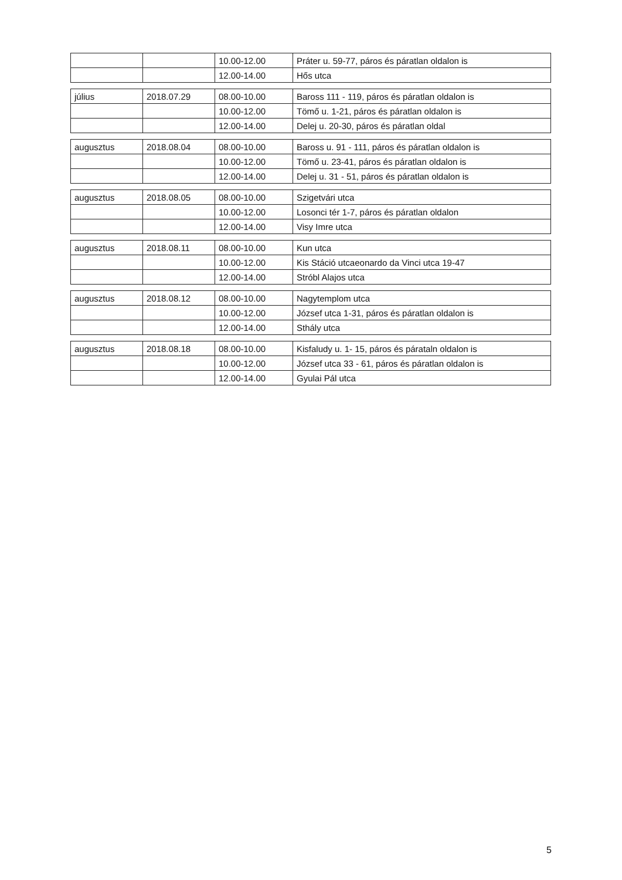| | | 10.00-12.00 | Práter u. 59-77, páros és páratlan oldalon is |
| | | 12.00-14.00 | Hős utca |
| július | 2018.07.29 | 08.00-10.00 | Baross 111 - 119, páros és páratlan oldalon is |
| | | 10.00-12.00 | Tömő u. 1-21, páros és páratlan oldalon is |
| | | 12.00-14.00 | Delej u. 20-30, páros és páratlan oldal |
| augusztus | 2018.08.04 | 08.00-10.00 | Baross u. 91 - 111, páros és páratlan oldalon is |
| | | 10.00-12.00 | Tömő u. 23-41, páros és páratlan oldalon is |
| | | 12.00-14.00 | Delej u. 31 - 51, páros és páratlan oldalon is |
| augusztus | 2018.08.05 | 08.00-10.00 | Szigetvári utca |
| | | 10.00-12.00 | Losonci tér 1-7, páros és páratlan oldalon |
| | | 12.00-14.00 | Visy Imre utca |
| augusztus | 2018.08.11 | 08.00-10.00 | Kun utca |
| | | 10.00-12.00 | Kis Stáció utcaeonardo da Vinci utca 19-47 |
| | | 12.00-14.00 | Stróbl Alajos utca |
| augusztus | 2018.08.12 | 08.00-10.00 | Nagytemplom utca |
| | | 10.00-12.00 | József utca 1-31, páros és páratlan oldalon is |
| | | 12.00-14.00 | Sthály utca |
| augusztus | 2018.08.18 | 08.00-10.00 | Kisfaludy u. 1- 15, páros és párataln oldalon is |
| | | 10.00-12.00 | József utca 33 - 61, páros és páratlan oldalon is |
| | | 12.00-14.00 | Gyulai Pál utca |
​
5